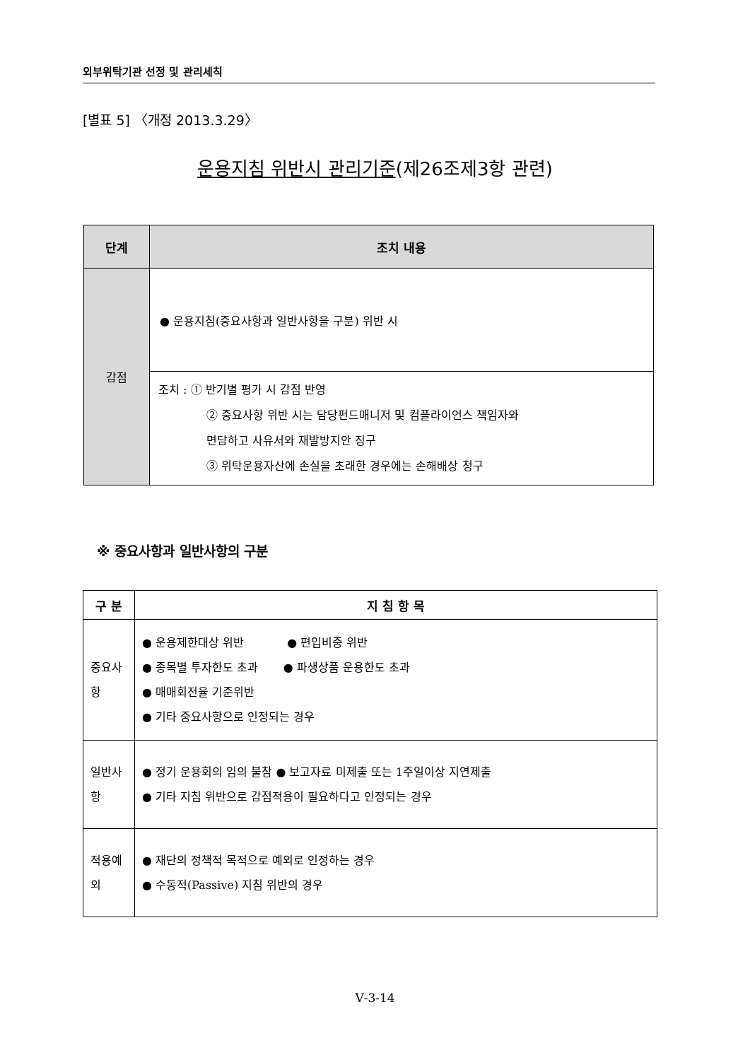외부위탁기관 선정 및 관리세칙
[별표 5] 〈개정 2013.3.29〉
운용지침 위반시 관리기준(제26조제3항 관련)
| 단계 | 조치 내용 |
| --- | --- |
| 감점 | ● 운용지침(중요사항과 일반사항을 구분) 위반 시 |
| | 조치 : ① 반기별 평가 시 감점 반영 ② 중요사항 위반 시는 담당펀드매니저 및 컴플라이언스 책임자와 면담하고 사유서와 재발방지안 징구 ③ 위탁운용자산에 손실을 초래한 경우에는 손해배상 청구 |
※ 중요사항과 일반사항의 구분
| 구 분 | 지 침 항 목 |
| --- | --- |
| 중요사항 | ● 운용제한대상 위반 ● 편입비중 위반 ● 종목별 투자한도 초과 ● 파생상품 운용한도 초과 ● 매매회전율 기준위반 ● 기타 중요사항으로 인정되는 경우 |
| 일반사항 | ● 정기 운용회의 임의 불참 ● 보고자료 미제출 또는 1주일이상 지연제출 ● 기타 지침 위반으로 감점적용이 필요하다고 인정되는 경우 |
| 적용예외 | ● 재단의 정책적 목적으로 예외로 인정하는 경우 ● 수동적(Passive) 지침 위반의 경우 |
Ⅴ-3-14